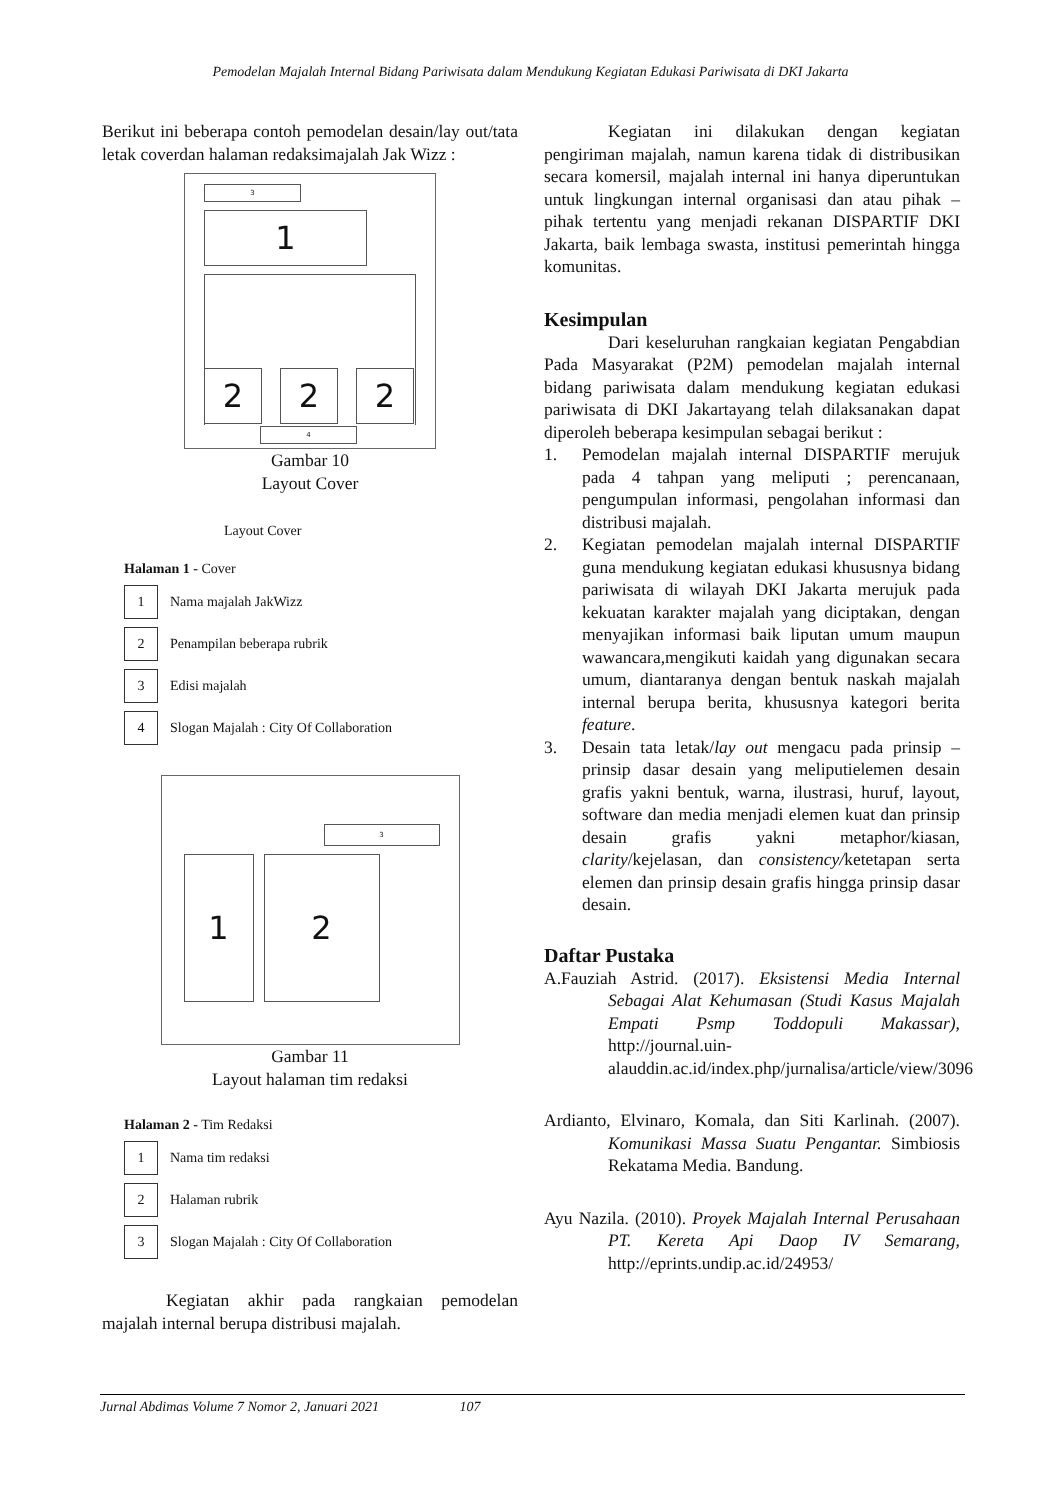Pemodelan Majalah Internal Bidang Pariwisata dalam Mendukung Kegiatan Edukasi Pariwisata di DKI Jakarta
Berikut ini beberapa contoh pemodelan desain/lay out/tata letak coverdan halaman redaksimajalah Jak Wizz :
3
1
2 2 2
4
Gambar 10
Layout Cover
Layout Cover
Halaman 1 - Cover
1
Nama majalah JakWizz
2
Penampilan beberapa rubrik
3
Edisi majalah
4
Slogan Majalah : City Of Collaboration
3
1 2
Gambar 11
Layout halaman tim redaksi
Halaman 2 - Tim Redaksi
1
Nama tim redaksi
2
Halaman rubrik
3
Slogan Majalah : City Of Collaboration
Kegiatan akhir pada rangkaian pemodelan majalah internal berupa distribusi majalah.
Kegiatan ini dilakukan dengan kegiatan pengiriman majalah, namun karena tidak di distribusikan secara komersil, majalah internal ini hanya diperuntukan untuk lingkungan internal organisasi dan atau pihak – pihak tertentu yang menjadi rekanan DISPARTIF DKI Jakarta, baik lembaga swasta, institusi pemerintah hingga komunitas.
Kesimpulan
Dari keseluruhan rangkaian kegiatan Pengabdian Pada Masyarakat (P2M) pemodelan majalah internal bidang pariwisata dalam mendukung kegiatan edukasi pariwisata di DKI Jakartayang telah dilaksanakan dapat diperoleh beberapa kesimpulan sebagai berikut :
1. Pemodelan majalah internal DISPARTIF merujuk pada 4 tahpan yang meliputi ; perencanaan, pengumpulan informasi, pengolahan informasi dan distribusi majalah.
2. Kegiatan pemodelan majalah internal DISPARTIF guna mendukung kegiatan edukasi khususnya bidang pariwisata di wilayah DKI Jakarta merujuk pada kekuatan karakter majalah yang diciptakan, dengan menyajikan informasi baik liputan umum maupun wawancara,mengikuti kaidah yang digunakan secara umum, diantaranya dengan bentuk naskah majalah internal berupa berita, khususnya kategori berita feature.
3. Desain tata letak/lay out mengacu pada prinsip – prinsip dasar desain yang meliputielemen desain grafis yakni bentuk, warna, ilustrasi, huruf, layout, software dan media menjadi elemen kuat dan prinsip desain grafis yakni metaphor/kiasan, clarity/kejelasan, dan consistency/ketetapan serta elemen dan prinsip desain grafis hingga prinsip dasar desain.
Daftar Pustaka
A.Fauziah Astrid. (2017). Eksistensi Media Internal Sebagai Alat Kehumasan (Studi Kasus Majalah Empati Psmp Toddopuli Makassar), http://journal.uin-alauddin.ac.id/index.php/jurnalisa/article/view/3096
Ardianto, Elvinaro, Komala, dan Siti Karlinah. (2007). Komunikasi Massa Suatu Pengantar. Simbiosis Rekatama Media. Bandung.
Ayu Nazila. (2010). Proyek Majalah Internal Perusahaan PT. Kereta Api Daop IV Semarang, http://eprints.undip.ac.id/24953/
Jurnal Abdimas Volume 7 Nomor 2, Januari 2021 107